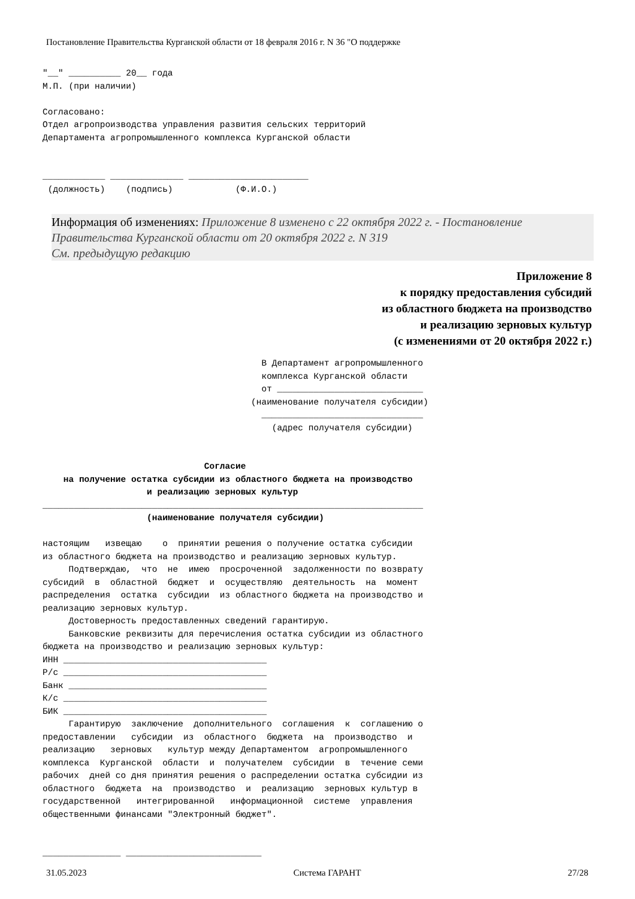Постановление Правительства Курганской области от 18 февраля 2016 г. N 36 "О поддержке
"__" __________ 20__ года М.П. (при наличии) Согласовано: Отдел агропроизводства управления развития сельских территорий Департамента агропромышленного комплекса Курганской области ____________ ______________ _______________________ (должность) (подпись) (Ф.И.О.)
Информация об изменениях: Приложение 8 изменено с 22 октября 2022 г. - Постановление Правительства Курганской области от 20 октября 2022 г. N 319
См. предыдущую редакцию
Приложение 8
к порядку предоставления субсидий
из областного бюджета на производство
и реализацию зерновых культур
(с изменениями от 20 октября 2022 г.)
В Департамент агропромышленного комплекса Курганской области от ____________________________ (наименование получателя субсидии) _______________________________ (адрес получателя субсидии) Согласие на получение остатка субсидии из областного бюджета на производство и реализацию зерновых культур _________________________________________________________________________ (наименование получателя субсидии) настоящим извещаю о принятии решения о получение остатка субсидии из областного бюджета на производство и реализацию зерновых культур. Подтверждаю, что не имею просроченной задолженности по возврату субсидий в областной бюджет и осуществляю деятельность на момент распределения остатка субсидии из областного бюджета на производство и реализацию зерновых культур. Достоверность предоставленных сведений гарантирую. Банковские реквизиты для перечисления остатка субсидии из областного бюджета на производство и реализацию зерновых культур: ИНН _______________________________________ Р/с _______________________________________ Банк ______________________________________ К/с _______________________________________ БИК _______________________________________ Гарантирую заключение дополнительного соглашения к соглашению о предоставлении субсидии из областного бюджета на производство и реализацию зерновых культур между Департаментом агропромышленного комплекса Курганской области и получателем субсидии в течение семи рабочих дней со дня принятия решения о распределении остатка субсидии из областного бюджета на производство и реализацию зерновых культур в государственной интегрированной информационной системе управления общественными финансами "Электронный бюджет". _______________ __________________________
31.05.2023 Система ГАРАНТ 27/28